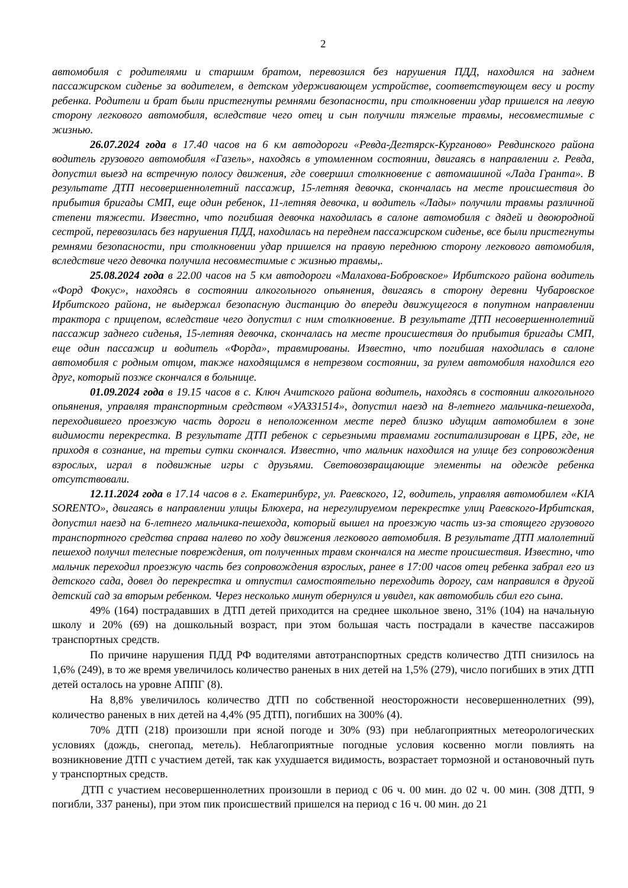2
автомобиля с родителями и старшим братом, перевозился без нарушения ПДД, находился на заднем пассажирском сиденье за водителем, в детском удерживающем устройстве, соответствующем весу и росту ребенка. Родители и брат были пристегнуты ремнями безопасности, при столкновении удар пришелся на левую сторону легкового автомобиля, вследствие чего отец и сын получили тяжелые травмы, несовместимые с жизнью.
26.07.2024 года в 17.40 часов на 6 км автодороги «Ревда-Дегтярск-Курганово» Ревдинского района водитель грузового автомобиля «Газель», находясь в утомленном состоянии, двигаясь в направлении г. Ревда, допустил выезд на встречную полосу движения, где совершил столкновение с автомашиной «Лада Гранта». В результате ДТП несовершеннолетний пассажир, 15-летняя девочка, скончалась на месте происшествия до прибытия бригады СМП, еще один ребенок, 11-летняя девочка, и водитель «Лады» получили травмы различной степени тяжести. Известно, что погибшая девочка находилась в салоне автомобиля с дядей и двоюродной сестрой, перевозилась без нарушения ПДД, находилась на переднем пассажирском сиденье, все были пристегнуты ремнями безопасности, при столкновении удар пришелся на правую переднюю сторону легкового автомобиля, вследствие чего девочка получила несовместимые с жизнью травмы,.
25.08.2024 года в 22.00 часов на 5 км автодороги «Малахова-Бобровское» Ирбитского района водитель «Форд Фокус», находясь в состоянии алкогольного опьянения, двигаясь в сторону деревни Чубаровское Ирбитского района, не выдержал безопасную дистанцию до впереди движущегося в попутном направлении трактора с прицепом, вследствие чего допустил с ним столкновение. В результате ДТП несовершеннолетний пассажир заднего сиденья, 15-летняя девочка, скончалась на месте происшествия до прибытия бригады СМП, еще один пассажир и водитель «Форда», травмированы. Известно, что погибшая находилась в салоне автомобиля с родным отцом, также находящимся в нетрезвом состоянии, за рулем автомобиля находился его друг, который позже скончался в больнице.
01.09.2024 года в 19.15 часов в с. Ключ Ачитского района водитель, находясь в состоянии алкогольного опьянения, управляя транспортным средством «УАЗ31514», допустил наезд на 8-летнего мальчика-пешехода, переходившего проезжую часть дороги в неположенном месте перед близко идущим автомобилем в зоне видимости перекрестка. В результате ДТП ребенок с серьезными травмами госпитализирован в ЦРБ, где, не приходя в сознание, на третьи сутки скончался. Известно, что мальчик находился на улице без сопровождения взрослых, играл в подвижные игры с друзьями. Световозвращающие элементы на одежде ребенка отсутствовали.
12.11.2024 года в 17.14 часов в г. Екатеринбург, ул. Раевского, 12, водитель, управляя автомобилем «KIA SORENTO», двигаясь в направлении улицы Блюхера, на нерегулируемом перекрестке улиц Раевского-Ирбитская, допустил наезд на 6-летнего мальчика-пешехода, который вышел на проезжую часть из-за стоящего грузового транспортного средства справа налево по ходу движения легкового автомобиля. В результате ДТП малолетний пешеход получил телесные повреждения, от полученных травм скончался на месте происшествия. Известно, что мальчик переходил проезжую часть без сопровождения взрослых, ранее в 17:00 часов отец ребенка забрал его из детского сада, довел до перекрестка и отпустил самостоятельно переходить дорогу, сам направился в другой детский сад за вторым ребенком. Через несколько минут обернулся и увидел, как автомобиль сбил его сына.
49% (164) пострадавших в ДТП детей приходится на среднее школьное звено, 31% (104) на начальную школу и 20% (69) на дошкольный возраст, при этом большая часть пострадали в качестве пассажиров транспортных средств.
По причине нарушения ПДД РФ водителями автотранспортных средств количество ДТП снизилось на 1,6% (249), в то же время увеличилось количество раненых в них детей на 1,5% (279), число погибших в этих ДТП детей осталось на уровне АППГ (8).
На 8,8% увеличилось количество ДТП по собственной неосторожности несовершеннолетних (99), количество раненых в них детей на 4,4% (95 ДТП), погибших на 300% (4).
70% ДТП (218) произошли при ясной погоде и 30% (93) при неблагоприятных метеорологических условиях (дождь, снегопад, метель). Неблагоприятные погодные условия косвенно могли повлиять на возникновение ДТП с участием детей, так как ухудшается видимость, возрастает тормозной и остановочный путь у транспортных средств.
ДТП с участием несовершеннолетних произошли в период с 06 ч. 00 мин. до 02 ч. 00 мин. (308 ДТП, 9 погибли, 337 ранены), при этом пик происшествий пришелся на период с 16 ч. 00 мин. до 21